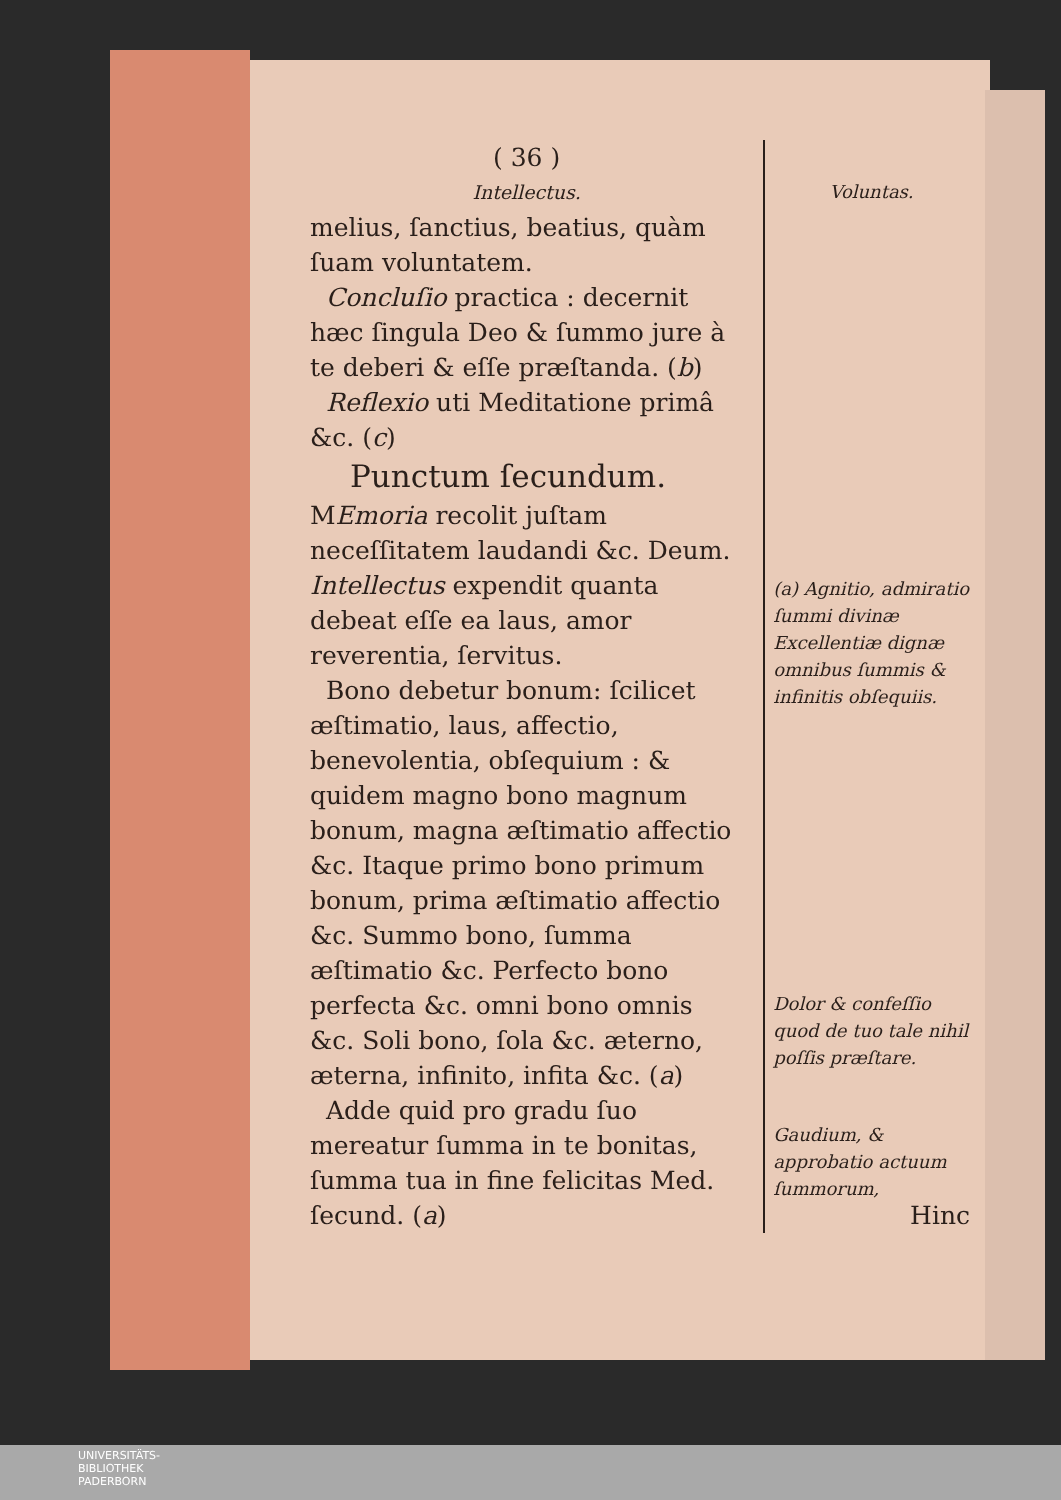( 36 )
Intellectus.
melius, ſanctius, beatius, quàm ſuam voluntatem.
Concluſio practica : decernit hæc ſingula Deo & ſummo jure à te deberi & eſſe præſtanda. (b)
Reflexio uti Meditatione primâ &c. (c)
Punctum ſecundum.
MEmoria recolit juſtam neceſſitatem laudandi &c. Deum. Intellectus expendit quanta debeat eſſe ea laus, amor reverentia, ſervitus.
Bono debetur bonum: ſcilicet æſtimatio, laus, affectio, benevolentia, obſequium : & quidem magno bono magnum bonum, magna æſtimatio affectio &c. Itaque primo bono primum bonum, prima æſtimatio affectio &c. Summo bono, ſumma æſtimatio &c. Perfecto bono perfecta &c. omni bono omnis &c. Soli bono, ſola &c. æterno, æterna, infinito, infita &c. (a)
Adde quid pro gradu ſuo mereatur ſumma in te bonitas, ſumma tua in fine felicitas Med. ſecund. (a)
Voluntas.
(a) Agnitio, admiratio ſummi divinæ Excellentiæ dignæ omnibus ſummis & infinitis obſequiis.
Dolor & confeſſio quod de tuo tale nihil poſſis præſtare.
Gaudium, & approbatio actuum ſummorum,
Hinc
UNIVERSITÄTS-
BIBLIOTHEK
PADERBORN